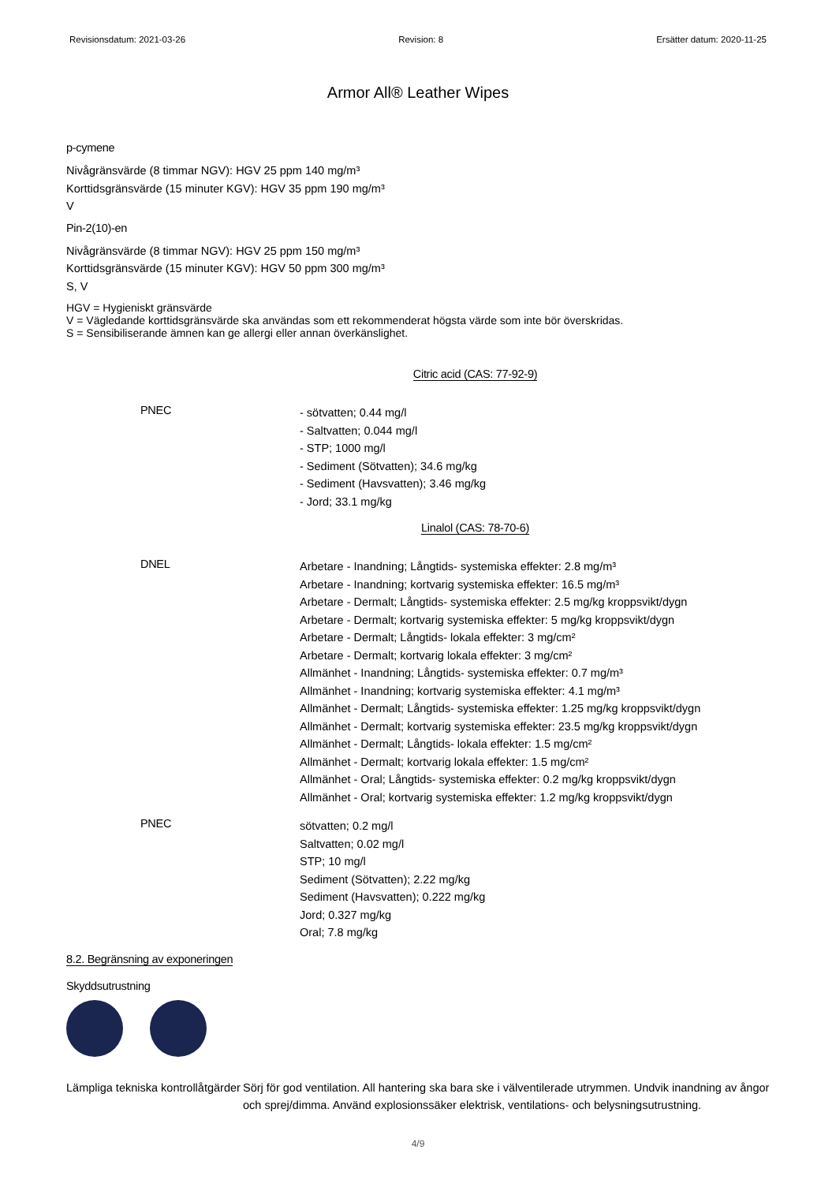Revisionsdatum: 2021-03-26 Revision: 8 Ersätter datum: 2020-11-25
Armor All® Leather Wipes
p-cymene
Nivågränsvärde (8 timmar NGV): HGV 25 ppm 140 mg/m³
Korttidsgränsvärde (15 minuter KGV): HGV 35 ppm 190 mg/m³
V
Pin-2(10)-en
Nivågränsvärde (8 timmar NGV): HGV 25 ppm 150 mg/m³
Korttidsgränsvärde (15 minuter KGV): HGV 50 ppm 300 mg/m³
S, V
HGV = Hygieniskt gränsvärde
V = Vägledande korttidsgränsvärde ska användas som ett rekommenderat högsta värde som inte bör överskridas.
S = Sensibiliserande ämnen kan ge allergi eller annan överkänslighet.
Citric acid (CAS: 77-92-9)
PNEC
- sötvatten; 0.44 mg/l
- Saltvatten; 0.044 mg/l
- STP; 1000 mg/l
- Sediment (Sötvatten); 34.6 mg/kg
- Sediment (Havsvatten); 3.46 mg/kg
- Jord; 33.1 mg/kg
Linalol (CAS: 78-70-6)
DNEL
Arbetare - Inandning; Långtids- systemiska effekter: 2.8 mg/m³
Arbetare - Inandning; kortvarig systemiska effekter: 16.5 mg/m³
Arbetare - Dermalt; Långtids- systemiska effekter: 2.5 mg/kg kroppsvikt/dygn
Arbetare - Dermalt; kortvarig systemiska effekter: 5 mg/kg kroppsvikt/dygn
Arbetare - Dermalt; Långtids- lokala effekter: 3 mg/cm²
Arbetare - Dermalt; kortvarig lokala effekter: 3 mg/cm²
Allmänhet - Inandning; Långtids- systemiska effekter: 0.7 mg/m³
Allmänhet - Inandning; kortvarig systemiska effekter: 4.1 mg/m³
Allmänhet - Dermalt; Långtids- systemiska effekter: 1.25 mg/kg kroppsvikt/dygn
Allmänhet - Dermalt; kortvarig systemiska effekter: 23.5 mg/kg kroppsvikt/dygn
Allmänhet - Dermalt; Långtids- lokala effekter: 1.5 mg/cm²
Allmänhet - Dermalt; kortvarig lokala effekter: 1.5 mg/cm²
Allmänhet - Oral; Långtids- systemiska effekter: 0.2 mg/kg kroppsvikt/dygn
Allmänhet - Oral; kortvarig systemiska effekter: 1.2 mg/kg kroppsvikt/dygn
PNEC
sötvatten; 0.2 mg/l
Saltvatten; 0.02 mg/l
STP; 10 mg/l
Sediment (Sötvatten); 2.22 mg/kg
Sediment (Havsvatten); 0.222 mg/kg
Jord; 0.327 mg/kg
Oral; 7.8 mg/kg
8.2. Begränsning av exponeringen
Skyddsutrustning
Lämpliga tekniska kontrollåtgärder
Sörj för god ventilation. All hantering ska bara ske i välventilerade utrymmen. Undvik inandning av ångor och sprej/dimma. Använd explosionssäker elektrisk, ventilations- och belysningsutrustning.
4/9